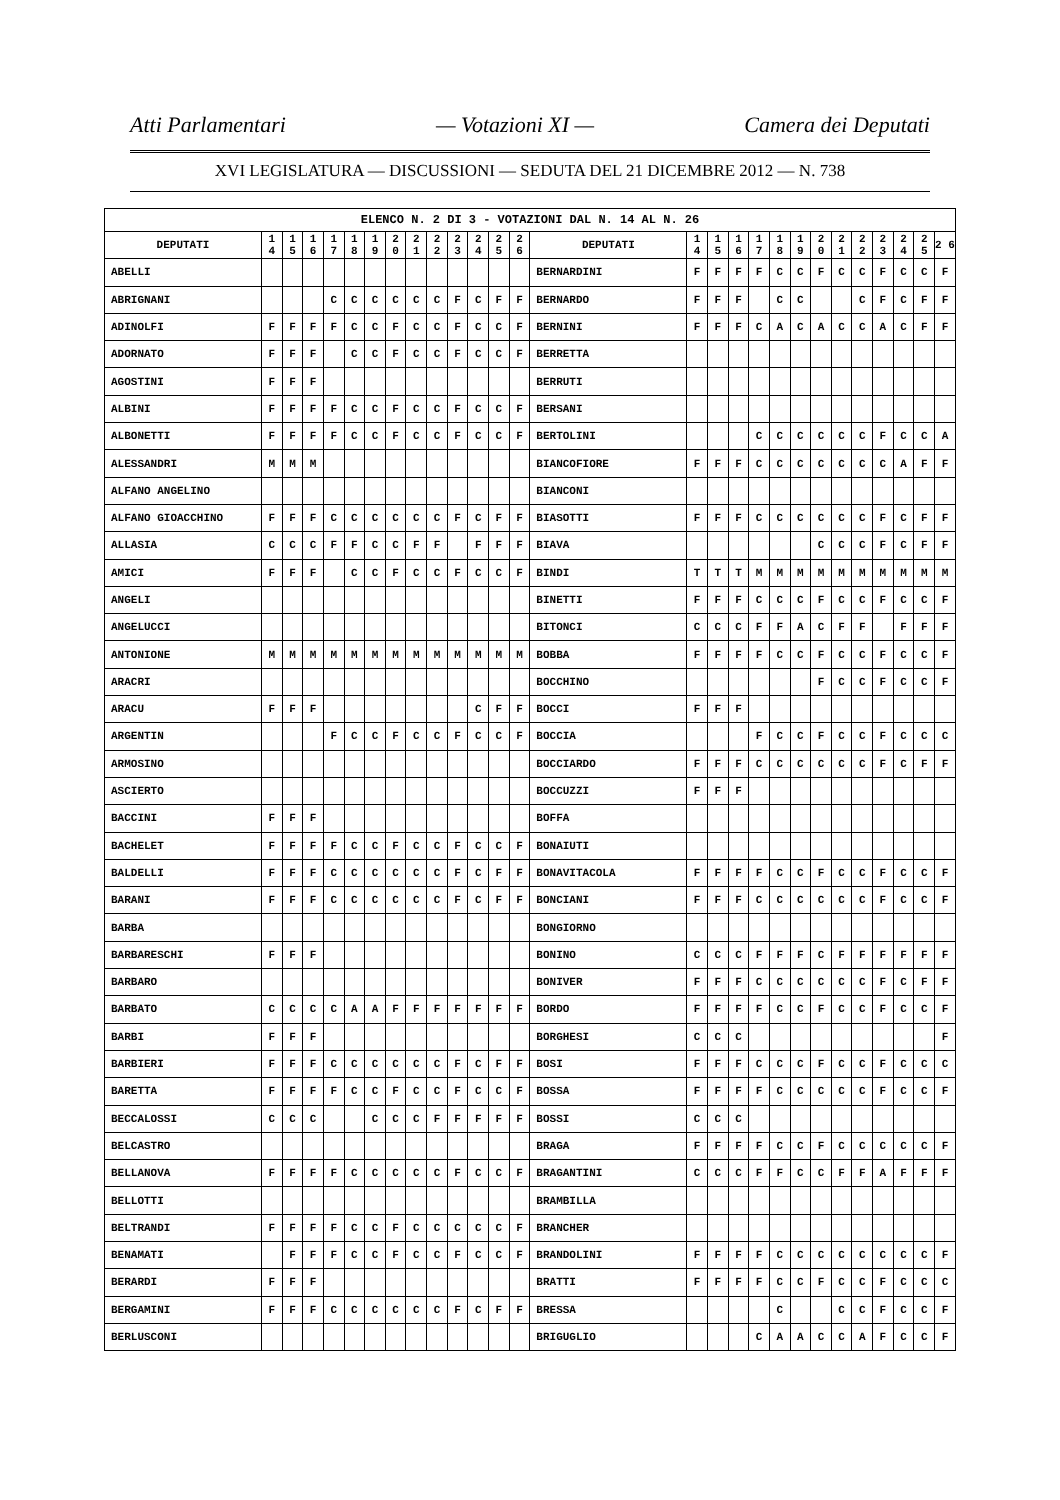Atti Parlamentari — Votazioni XI — Camera dei Deputati
XVI LEGISLATURA — DISCUSSIONI — SEDUTA DEL 21 DICEMBRE 2012 — N. 738
| ELENCO N. 2 DI 3 - VOTAZIONI DAL N. 14 AL N. 26 | | | | | | | | | | | | | | | | | | | | | | | | | | | |
| --- | --- | --- | --- | --- | --- | --- | --- | --- | --- | --- | --- | --- | --- | --- | --- | --- | --- | --- | --- | --- | --- | --- | --- | --- | --- | --- | --- |
| DEPUTATI | 1 4 | 1 5 | 1 6 | 1 7 | 1 8 | 1 9 | 2 0 | 2 1 | 2 2 | 2 3 | 2 4 | 2 5 | 2 6 | DEPUTATI | 1 4 | 1 5 | 1 6 | 1 7 | 1 8 | 1 9 | 2 0 | 2 1 | 2 2 | 2 3 | 2 4 | 2 5 | 2 6 |
| ABELLI | | | | | | | | | | | | | | BERNARDINI | F | F | F | F | C | C | F | C | C | F | C | C | F |
| ABRIGNANI | | | | C | C | C | C | C | C | F | C | F | F | BERNARDO | F | F | F | | C | C | | | C | F | C | F | F |
| ADINOLFI | F | F | F | F | C | C | F | C | C | F | C | C | F | BERNINI | F | F | F | C | A | C | A | C | C | A | C | F | F |
| ADORNATO | F | F | F | | C | C | F | C | C | F | C | C | F | BERRETTA | | | | | | | | | | | | | |
| AGOSTINI | F | F | F | | | | | | | | | | | BERRUTI | | | | | | | | | | | | | |
| ALBINI | F | F | F | F | C | C | F | C | C | F | C | C | F | BERSANI | | | | | | | | | | | | | |
| ALBONETTI | F | F | F | F | C | C | F | C | C | F | C | C | F | BERTOLINI | | | | C | C | C | C | C | C | F | C | C | A |
| ALESSANDRI | M | M | M | | | | | | | | | | | BIANCOFIORE | F | F | F | C | C | C | C | C | C | C | A | F | F |
| ALFANO ANGELINO | | | | | | | | | | | | | | BIANCONI | | | | | | | | | | | | | |
| ALFANO GIOACCHINO | F | F | F | C | C | C | C | C | C | F | C | F | F | BIASOTTI | F | F | F | C | C | C | C | C | C | F | C | F | F |
| ALLASIA | C | C | C | F | F | C | C | F | F | | F | F | F | BIAVA | | | | | | | C | C | C | F | C | F | F |
| AMICI | F | F | F | | C | C | F | C | C | F | C | C | F | BINDI | T | T | T | M | M | M | M | M | M | M | M | M | M |
| ANGELI | | | | | | | | | | | | | | BINETTI | F | F | F | C | C | C | F | C | C | F | C | C | F |
| ANGELUCCI | | | | | | | | | | | | | | BITONCI | C | C | C | F | F | A | C | F | F | | F | F | F |
| ANTONIONE | M | M | M | M | M | M | M | M | M | M | M | M | M | BOBBA | F | F | F | F | C | C | F | C | C | F | C | C | F |
| ARACRI | | | | | | | | | | | | | | BOCCHINO | | | | | | | F | C | C | F | C | C | F |
| ARACU | F | F | F | | | | | | | | C | F | F | BOCCI | F | F | F | | | | | | | | | | |
| ARGENTIN | | | | F | C | C | F | C | C | F | C | C | F | BOCCIA | | | | F | C | C | F | C | C | F | C | C | C |
| ARMOSINO | | | | | | | | | | | | | | BOCCIARDO | F | F | F | C | C | C | C | C | C | F | C | F | F |
| ASCIERTO | | | | | | | | | | | | | | BOCCUZZI | F | F | F | | | | | | | | | | |
| BACCINI | F | F | F | | | | | | | | | | | BOFFA | | | | | | | | | | | | | |
| BACHELET | F | F | F | F | C | C | F | C | C | F | C | C | F | BONAIUTI | | | | | | | | | | | | | |
| BALDELLI | F | F | F | C | C | C | C | C | C | F | C | F | F | BONAVITACOLA | F | F | F | F | C | C | F | C | C | F | C | C | F |
| BARANI | F | F | F | C | C | C | C | C | C | F | C | F | F | BONCIANI | F | F | F | C | C | C | C | C | C | F | C | C | F |
| BARBA | | | | | | | | | | | | | | BONGIORNO | | | | | | | | | | | | | |
| BARBARESCHI | F | F | F | | | | | | | | | | | BONINO | C | C | C | F | F | F | C | F | F | F | F | F | F |
| BARBARO | | | | | | | | | | | | | | BONIVER | F | F | F | C | C | C | C | C | C | F | C | F | F |
| BARBATO | C | C | C | C | A | A | F | F | F | F | F | F | F | BORDO | F | F | F | F | C | C | F | C | C | F | C | C | F |
| BARBI | F | F | F | | | | | | | | | | | BORGHESI | C | C | C | | | | | | | | | | F |
| BARBIERI | F | F | F | C | C | C | C | C | C | F | C | F | F | BOSI | F | F | F | C | C | C | F | C | C | F | C | C | C |
| BARETTA | F | F | F | F | C | C | F | C | C | F | C | C | F | BOSSA | F | F | F | F | C | C | C | C | C | F | C | C | F |
| BECCALOSSI | C | C | C | | | C | C | C | F | F | F | F | F | BOSSI | C | C | C | | | | | | | | | | |
| BELCASTRO | | | | | | | | | | | | | | BRAGA | F | F | F | F | C | C | F | C | C | C | C | C | F |
| BELLANOVA | F | F | F | F | C | C | C | C | C | F | C | C | F | BRAGANTINI | C | C | C | F | F | C | C | F | F | A | F | F | F |
| BELLOTTI | | | | | | | | | | | | | | BRAMBILLA | | | | | | | | | | | | | |
| BELTRANDI | F | F | F | F | C | C | F | C | C | C | C | C | F | BRANCHER | | | | | | | | | | | | | |
| BENAMATI | | F | F | F | C | C | F | C | C | F | C | C | F | BRANDOLINI | F | F | F | F | C | C | C | C | C | C | C | C | F |
| BERARDI | F | F | F | | | | | | | | | | | BRATTI | F | F | F | F | C | C | F | C | C | F | C | C | C |
| BERGAMINI | F | F | F | C | C | C | C | C | C | F | C | F | F | BRESSA | | | | | C | | | C | C | F | C | C | F |
| BERLUSCONI | | | | | | | | | | | | | | BRIGUGLIO | | | | C | A | A | C | C | A | F | C | C | F |